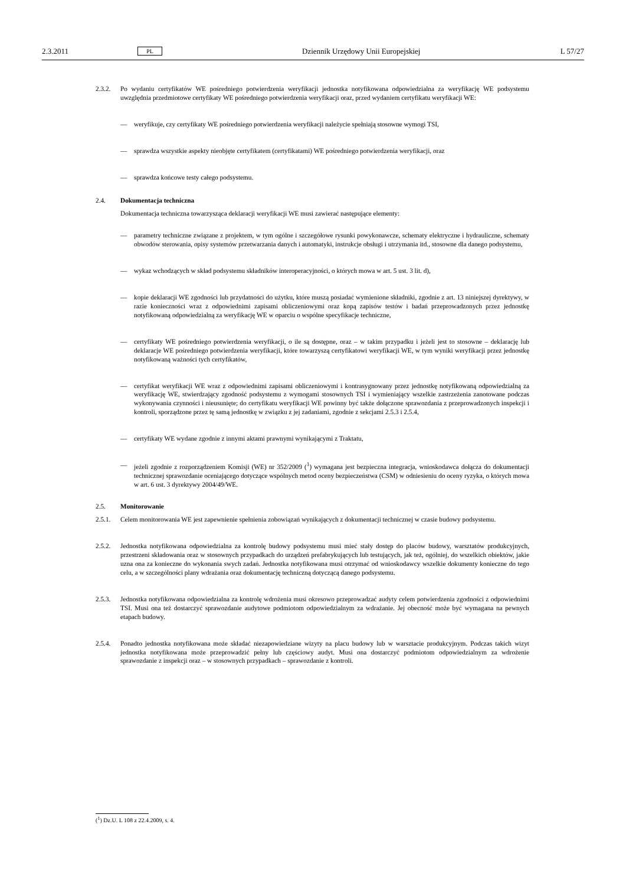2.3.2011 PL Dziennik Urzędowy Unii Europejskiej L 57/27
2.3.2. Po wydaniu certyfikatów WE pośredniego potwierdzenia weryfikacji jednostka notyfikowana odpowiedzialna za weryfikację WE podsystemu uwzględnia przedmiotowe certyfikaty WE pośredniego potwierdzenia weryfikacji oraz, przed wydaniem certyfikatu weryfikacji WE:
— weryfikuje, czy certyfikaty WE pośredniego potwierdzenia weryfikacji należycie spełniają stosowne wymogi TSI,
— sprawdza wszystkie aspekty nieobjęte certyfikatem (certyfikatami) WE pośredniego potwierdzenia weryfikacji, oraz
— sprawdza końcowe testy całego podsystemu.
2.4. Dokumentacja techniczna
Dokumentacja techniczna towarzysząca deklaracji weryfikacji WE musi zawierać następujące elementy:
— parametry techniczne związane z projektem, w tym ogólne i szczegółowe rysunki powykonawcze, schematy elektryczne i hydrauliczne, schematy obwodów sterowania, opisy systemów przetwarzania danych i automatyki, instrukcje obsługi i utrzymania itd., stosowne dla danego podsystemu,
— wykaz wchodzących w skład podsystemu składników interoperacyjności, o których mowa w art. 5 ust. 3 lit. d),
— kopie deklaracji WE zgodności lub przydatności do użytku, które muszą posiadać wymienione składniki, zgodnie z art. 13 niniejszej dyrektywy, w razie konieczności wraz z odpowiednimi zapisami obliczeniowymi oraz kopą zapisów testów i badań przeprowadzonych przez jednostkę notyfikowaną odpowiedzialną za weryfikację WE w oparciu o wspólne specyfikacje techniczne,
— certyfikaty WE pośredniego potwierdzenia weryfikacji, o ile są dostępne, oraz – w takim przypadku i jeżeli jest to stosowne – deklarację lub deklaracje WE pośredniego potwierdzenia weryfikacji, które towarzyszą certyfikatowi weryfikacji WE, w tym wyniki weryfikacji przez jednostkę notyfikowaną ważności tych certyfikatów,
— certyfikat weryfikacji WE wraz z odpowiednimi zapisami obliczeniowymi i kontrasygnowany przez jednostkę notyfikowaną odpowiedzialną za weryfikację WE, stwierdzający zgodność podsystemu z wymogami stosownych TSI i wymieniający wszelkie zastrzeżenia zanotowane podczas wykonywania czynności i nieusunięte; do certyfikatu weryfikacji WE powinny być także dołączone sprawozdania z przeprowadzonych inspekcji i kontroli, sporządzone przez tę samą jednostkę w związku z jej zadaniami, zgodnie z sekcjami 2.5.3 i 2.5.4,
— certyfikaty WE wydane zgodnie z innymi aktami prawnymi wynikającymi z Traktatu,
— jeżeli zgodnie z rozporządzeniem Komisji (WE) nr 352/2009 (<sup>1</sup>) wymagana jest bezpieczna integracja, wnioskodawca dołącza do dokumentacji technicznej sprawozdanie oceniającego dotyczące wspólnych metod oceny bezpieczeństwa (CSM) w odniesieniu do oceny ryzyka, o których mowa w art. 6 ust. 3 dyrektywy 2004/49/WE.
2.5. Monitorowanie
2.5.1. Celem monitorowania WE jest zapewnienie spełnienia zobowiązań wynikających z dokumentacji technicznej w czasie budowy podsystemu.
2.5.2. Jednostka notyfikowana odpowiedzialna za kontrolę budowy podsystemu musi mieć stały dostęp do placów budowy, warsztatów produkcyjnych, przestrzeni składowania oraz w stosownych przypadkach do urządzeń prefabrykujących lub testujących, jak też, ogólniej, do wszelkich obiektów, jakie uzna ona za konieczne do wykonania swych zadań. Jednostka notyfikowana musi otrzymać od wnioskodawcy wszelkie dokumenty konieczne do tego celu, a w szczególności plany wdrażania oraz dokumentację techniczną dotyczącą danego podsystemu.
2.5.3. Jednostka notyfikowana odpowiedzialna za kontrolę wdrożenia musi okresowo przeprowadzać audyty celem potwierdzenia zgodności z odpowiednimi TSI. Musi ona też dostarczyć sprawozdanie audytowe podmiotom odpowiedzialnym za wdrażanie. Jej obecność może być wymagana na pewnych etapach budowy.
2.5.4. Ponadto jednostka notyfikowana może składać niezapowiedziane wizyty na placu budowy lub w warsztacie produkcyjnym. Podczas takich wizyt jednostka notyfikowana może przeprowadzić pełny lub częściowy audyt. Musi ona dostarczyć podmiotom odpowiedzialnym za wdrożenie sprawozdanie z inspekcji oraz – w stosownych przypadkach – sprawozdanie z kontroli.
(<sup>1</sup>) Dz.U. L 108 z 22.4.2009, s. 4.